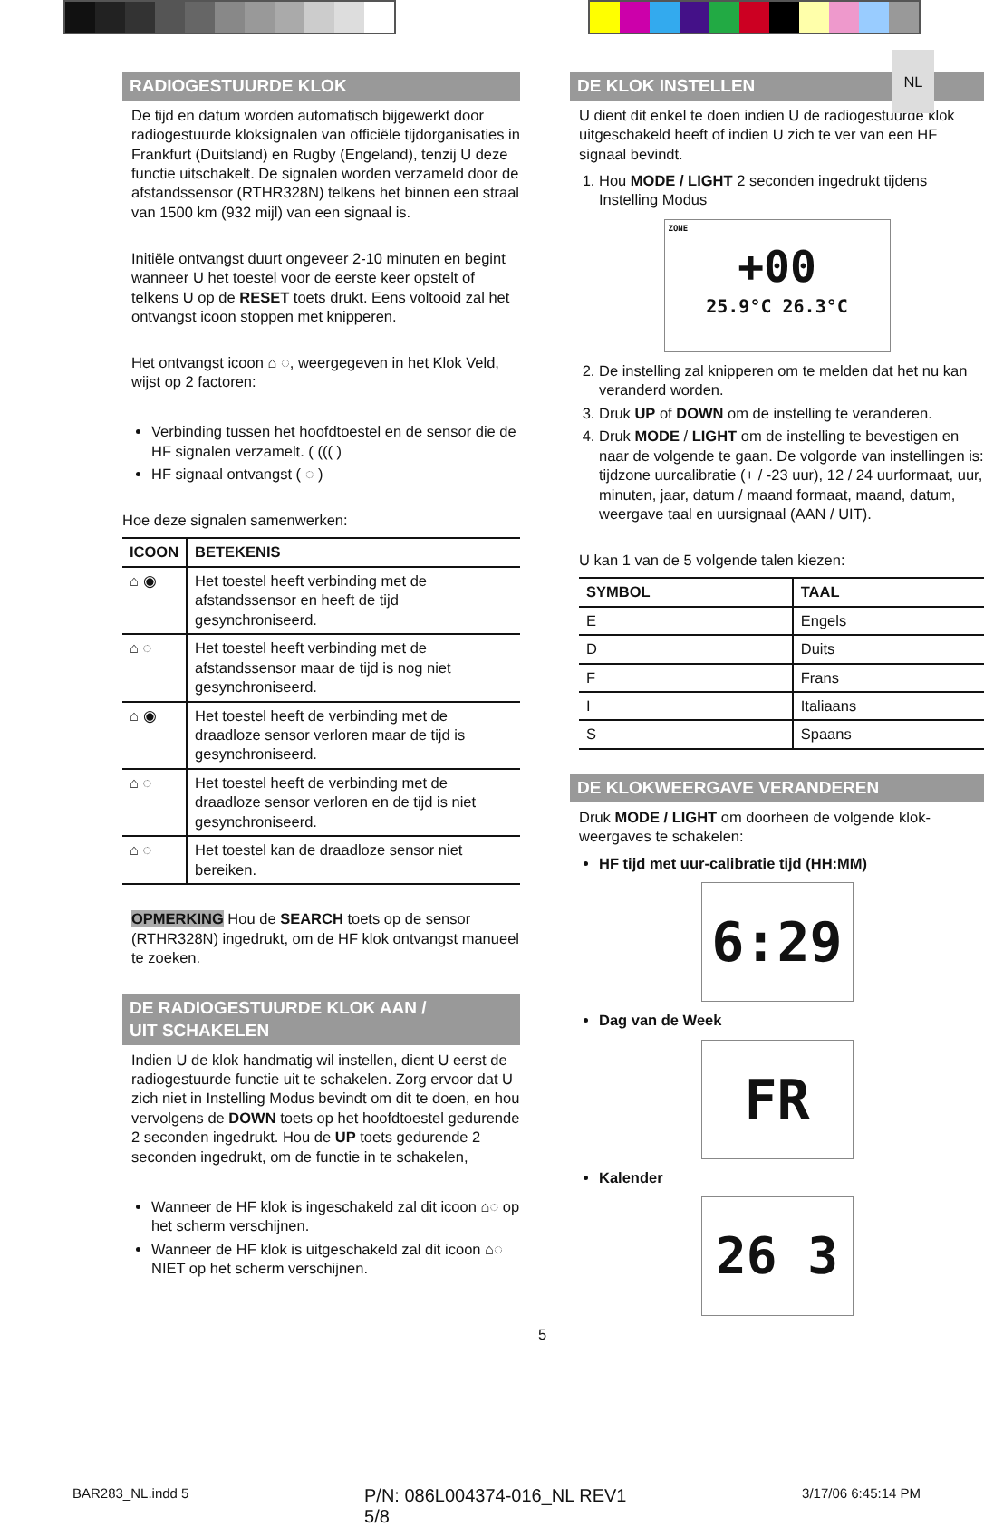NL
RADIOGESTUURDE KLOK
De tijd en datum worden automatisch bijgewerkt door radiogestuurde kloksignalen van officiële tijdorganisaties in Frankfurt (Duitsland) en Rugby (Engeland), tenzij U deze functie uitschakelt. De signalen worden verzameld door de afstandssensor (RTHR328N) telkens het binnen een straal van 1500 km (932 mijl) van een signaal is.
Initiële ontvangst duurt ongeveer 2-10 minuten en begint wanneer U het toestel voor de eerste keer opstelt of telkens U op de RESET toets drukt. Eens voltooid zal het ontvangst icoon stoppen met knipperen.
Het ontvangst icoon ⌂ ◌, weergegeven in het Klok Veld, wijst op 2 factoren:
Verbinding tussen het hoofdtoestel en de sensor die de HF signalen verzamelt. ( ((( )
HF signaal ontvangst ( ◌ )
Hoe deze signalen samenwerken:
| ICOON | BETEKENIS |
| --- | --- |
| ⌂ ◉ | Het toestel heeft verbinding met de afstandssensor en heeft de tijd gesynchroniseerd. |
| ⌂ ◌ | Het toestel heeft verbinding met de afstandssensor maar de tijd is nog niet gesynchroniseerd. |
| ⌂ ◉ | Het toestel heeft de verbinding met de draadloze sensor verloren maar de tijd is gesynchroniseerd. |
| ⌂ ◌ | Het toestel heeft de verbinding met de draadloze sensor verloren en de tijd is niet gesynchroniseerd. |
| ⌂ ◌ | Het toestel kan de draadloze sensor niet bereiken. |
OPMERKING Hou de SEARCH toets op de sensor (RTHR328N) ingedrukt, om de HF klok ontvangst manueel te zoeken.
DE RADIOGESTUURDE KLOK AAN /
UIT SCHAKELEN
Indien U de klok handmatig wil instellen, dient U eerst de radiogestuurde functie uit te schakelen. Zorg ervoor dat U zich niet in Instelling Modus bevindt om dit te doen, en hou vervolgens de DOWN toets op het hoofdtoestel gedurende 2 seconden ingedrukt. Hou de UP toets gedurende 2 seconden ingedrukt, om de functie in te schakelen,
Wanneer de HF klok is ingeschakeld zal dit icoon ⌂◌ op het scherm verschijnen.
Wanneer de HF klok is uitgeschakeld zal dit icoon ⌂◌ NIET op het scherm verschijnen.
DE KLOK INSTELLEN
U dient dit enkel te doen indien U de radiogestuurde klok uitgeschakeld heeft of indien U zich te ver van een HF signaal bevindt.
1. Hou MODE / LIGHT 2 seconden ingedrukt tijdens Instelling Modus
ZONE
+00
25.9°C 26.3°C
2. De instelling zal knipperen om te melden dat het nu kan veranderd worden.
3. Druk UP of DOWN om de instelling te veranderen.
4. Druk MODE / LIGHT om de instelling te bevestigen en naar de volgende te gaan. De volgorde van instellingen is: tijdzone uurcalibratie (+ / -23 uur), 12 / 24 uurformaat, uur, minuten, jaar, datum / maand formaat, maand, datum, weergave taal en uursignaal (AAN / UIT).
U kan 1 van de 5 volgende talen kiezen:
| SYMBOL | TAAL |
| --- | --- |
| E | Engels |
| D | Duits |
| F | Frans |
| I | Italiaans |
| S | Spaans |
DE KLOKWEERGAVE VERANDEREN
Druk MODE / LIGHT om doorheen de volgende klok-weergaves te schakelen:
HF tijd met uur-calibratie tijd (HH:MM)
6:29
Dag van de Week
FR
Kalender
26 3
5
BAR283_NL.indd 5 P/N: 086L004374-016_NL REV1
5/8 3/17/06 6:45:14 PM